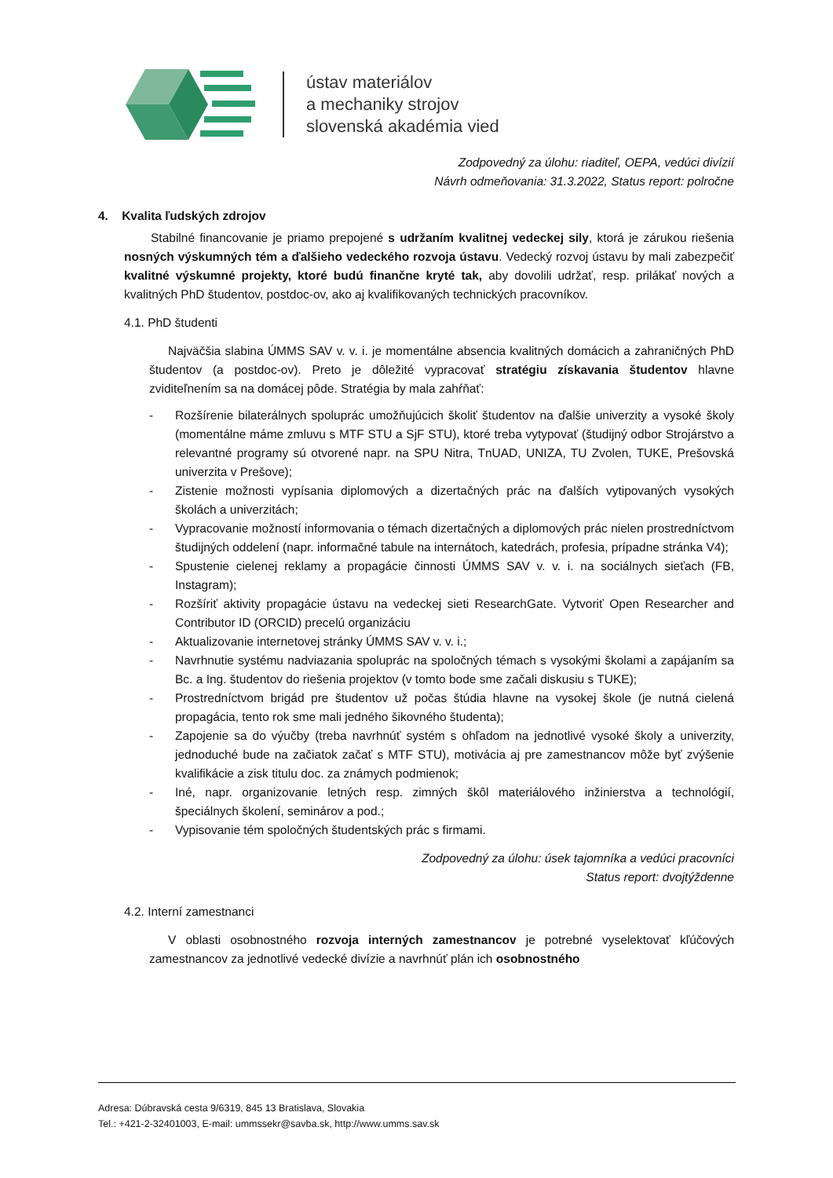ústav materiálov
a mechaniky strojov
slovenská akadémia vied
Zodpovedný za úlohu: riaditeľ, OEPA, vedúci divízií
Návrh odmeňovania: 31.3.2022, Status report: polročne
4. Kvalita ľudských zdrojov
Stabilné financovanie je priamo prepojené s udržaním kvalitnej vedeckej sily, ktorá je zárukou riešenia nosných výskumných tém a ďalšieho vedeckého rozvoja ústavu. Vedecký rozvoj ústavu by mali zabezpečiť kvalitné výskumné projekty, ktoré budú finančne kryté tak, aby dovolili udržať, resp. prilákať nových a kvalitných PhD študentov, postdoc-ov, ako aj kvalifikovaných technických pracovníkov.
4.1. PhD študenti
Najväčšia slabina ÚMMS SAV v. v. i. je momentálne absencia kvalitných domácich a zahraničných PhD študentov (a postdoc-ov). Preto je dôležité vypracovať stratégiu získavania študentov hlavne zviditeľnením sa na domácej pôde. Stratégia by mala zahŕňať:
- Rozšírenie bilaterálnych spoluprác umožňujúcich školiť študentov na ďalšie univerzity a vysoké školy (momentálne máme zmluvu s MTF STU a SjF STU), ktoré treba vytypovať (študijný odbor Strojárstvo a relevantné programy sú otvorené napr. na SPU Nitra, TnUAD, UNIZA, TU Zvolen, TUKE, Prešovská univerzita v Prešove);
- Zistenie možnosti vypísania diplomových a dizertačných prác na ďalších vytipovaných vysokých školách a univerzitách;
- Vypracovanie možností informovania o témach dizertačných a diplomových prác nielen prostredníctvom študijných oddelení (napr. informačné tabule na internátoch, katedrách, profesia, prípadne stránka V4);
- Spustenie cielenej reklamy a propagácie činnosti ÚMMS SAV v. v. i. na sociálnych sieťach (FB, Instagram);
- Rozšíriť aktivity propagácie ústavu na vedeckej sieti ResearchGate. Vytvoriť Open Researcher and Contributor ID (ORCID) precelú organizáciu
- Aktualizovanie internetovej stránky ÚMMS SAV v. v. i.;
- Navrhnutie systému nadviazania spoluprác na spoločných témach s vysokými školami a zapájaním sa Bc. a Ing. študentov do riešenia projektov (v tomto bode sme začali diskusiu s TUKE);
- Prostredníctvom brigád pre študentov už počas štúdia hlavne na vysokej škole (je nutná cielená propagácia, tento rok sme mali jedného šikovného študenta);
- Zapojenie sa do výučby (treba navrhnúť systém s ohľadom na jednotlivé vysoké školy a univerzity, jednoduché bude na začiatok začať s MTF STU), motivácia aj pre zamestnancov môže byť zvýšenie kvalifikácie a zisk titulu doc. za známych podmienok;
- Iné, napr. organizovanie letných resp. zimných škôl materiálového inžinierstva a technológií, špeciálnych školení, seminárov a pod.;
- Vypisovanie tém spoločných študentských prác s firmami.
Zodpovedný za úlohu: úsek tajomníka a vedúci pracovníci
Status report: dvojtýždenne
4.2. Interní zamestnanci
V oblasti osobnostného rozvoja interných zamestnancov je potrebné vyselektovať kľúčových zamestnancov za jednotlivé vedecké divízie a navrhnúť plán ich osobnostného
Adresa: Dúbravská cesta 9/6319, 845 13 Bratislava, Slovakia
Tel.: +421-2-32401003, E-mail: ummssekr@savba.sk, http://www.umms.sav.sk